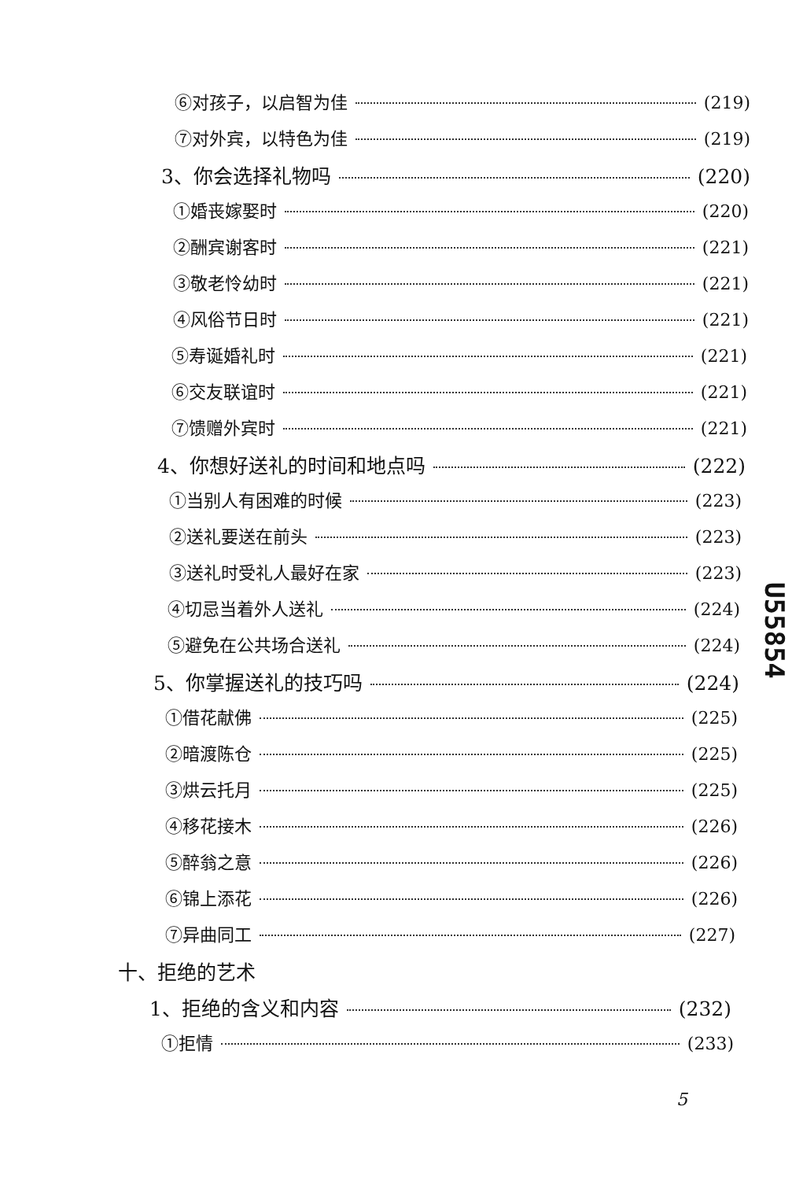⑥对孩子，以启智为佳 (219)
⑦对外宾，以特色为佳 (219)
3、你会选择礼物吗 (220)
①婚丧嫁娶时 (220)
②酬宾谢客时 (221)
③敬老怜幼时 (221)
④风俗节日时 (221)
⑤寿诞婚礼时 (221)
⑥交友联谊时 (221)
⑦馈赠外宾时 (221)
4、你想好送礼的时间和地点吗 (222)
①当别人有困难的时候 (223)
②送礼要送在前头 (223)
③送礼时受礼人最好在家 (223)
④切忌当着外人送礼 (224)
⑤避免在公共场合送礼 (224)
5、你掌握送礼的技巧吗 (224)
①借花献佛 (225)
②暗渡陈仓 (225)
③烘云托月 (225)
④移花接木 (226)
⑤醉翁之意 (226)
⑥锦上添花 (226)
⑦异曲同工 (227)
十、拒绝的艺术
1、拒绝的含义和内容 (232)
①拒情 (233)
U55854
5